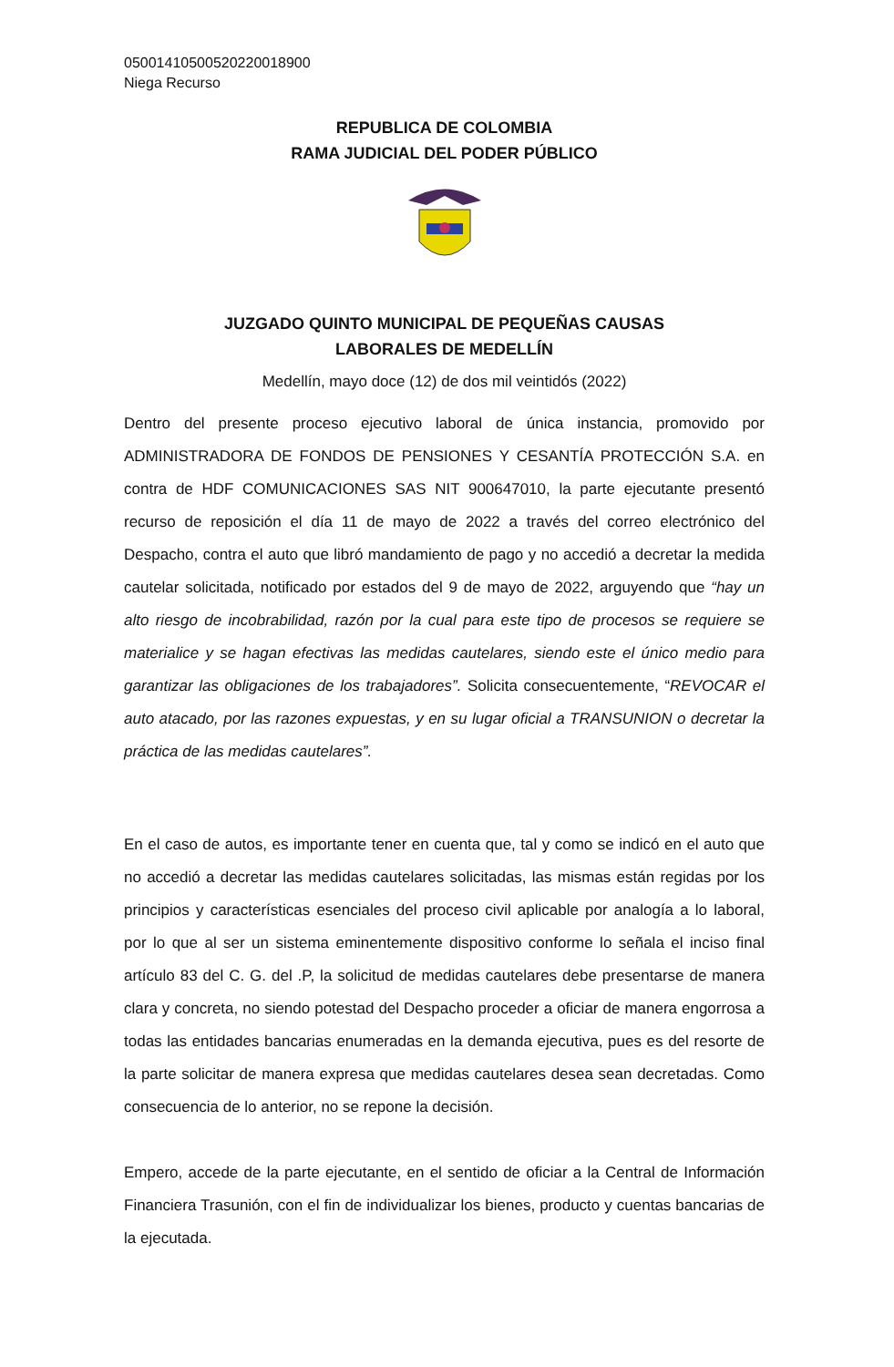05001410500520220018900
Niega Recurso
REPUBLICA DE COLOMBIA
RAMA JUDICIAL DEL PODER PÚBLICO
JUZGADO QUINTO MUNICIPAL DE PEQUEÑAS CAUSAS
LABORALES DE MEDELLÍN
Medellín, mayo doce (12) de dos mil veintidós (2022)
Dentro del presente proceso ejecutivo laboral de única instancia, promovido por ADMINISTRADORA DE FONDOS DE PENSIONES Y CESANTÍA PROTECCIÓN S.A. en contra de HDF COMUNICACIONES SAS NIT 900647010, la parte ejecutante presentó recurso de reposición el día 11 de mayo de 2022 a través del correo electrónico del Despacho, contra el auto que libró mandamiento de pago y no accedió a decretar la medida cautelar solicitada, notificado por estados del 9 de mayo de 2022, arguyendo que “hay un alto riesgo de incobrabilidad, razón por la cual para este tipo de procesos se requiere se materialice y se hagan efectivas las medidas cautelares, siendo este el único medio para garantizar las obligaciones de los trabajadores”. Solicita consecuentemente, “REVOCAR el auto atacado, por las razones expuestas, y en su lugar oficial a TRANSUNION o decretar la práctica de las medidas cautelares”.
En el caso de autos, es importante tener en cuenta que, tal y como se indicó en el auto que no accedió a decretar las medidas cautelares solicitadas, las mismas están regidas por los principios y características esenciales del proceso civil aplicable por analogía a lo laboral, por lo que al ser un sistema eminentemente dispositivo conforme lo señala el inciso final artículo 83 del C. G. del .P, la solicitud de medidas cautelares debe presentarse de manera clara y concreta, no siendo potestad del Despacho proceder a oficiar de manera engorrosa a todas las entidades bancarias enumeradas en la demanda ejecutiva, pues es del resorte de la parte solicitar de manera expresa que medidas cautelares desea sean decretadas. Como consecuencia de lo anterior, no se repone la decisión.
Empero, accede de la parte ejecutante, en el sentido de oficiar a la Central de Información Financiera Trasunión, con el fin de individualizar los bienes, producto y cuentas bancarias de la ejecutada.